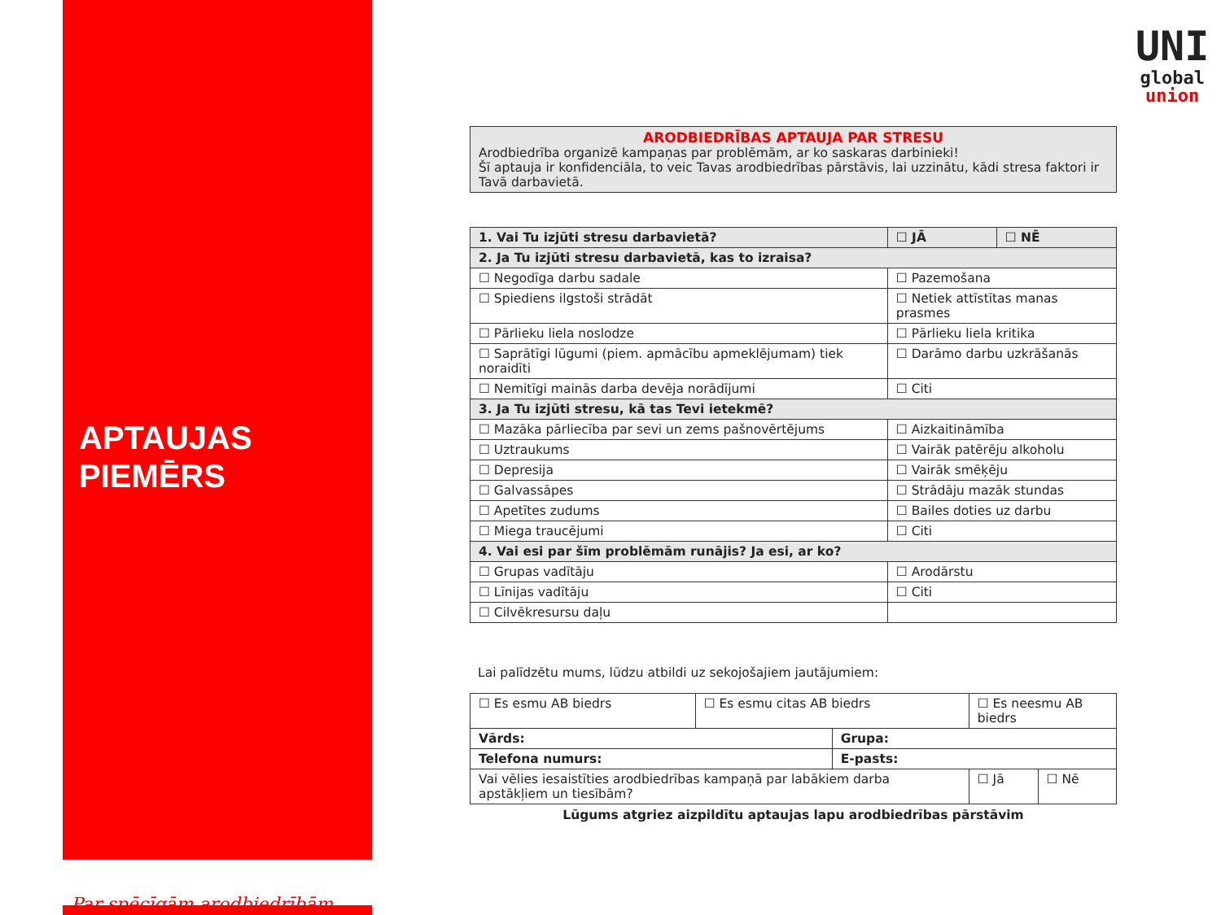APTAUJAS
PIEMĒRS
Par spēcīgām arodbiedrībām
UNI
global
union
ARODBIEDRĪBAS APTAUJA PAR STRESU
Arodbiedrība organizē kampaņas par problēmām, ar ko saskaras darbinieki!
Šī aptauja ir konfidenciāla, to veic Tavas arodbiedrības pārstāvis, lai uzzinātu, kādi stresa faktori ir Tavā darbavietā.
| 1. Vai Tu izjūti stresu darbavietā? | ☐ JĀ | ☐ NĒ |
| 2. Ja Tu izjūti stresu darbavietā, kas to izraisa? | | |
| ☐ Negodīga darbu sadale | ☐ Pazemošana | |
| ☐ Spiediens ilgstoši strādāt | ☐ Netiek attīstītas manas prasmes | |
| ☐ Pārlieku liela noslodze | ☐ Pārlieku liela kritika | |
| ☐ Saprātīgi lūgumi (piem. apmācību apmeklējumam) tiek noraidīti | ☐ Darāmo darbu uzkrāšanās | |
| ☐ Nemitīgi mainās darba devēja norādījumi | ☐ Citi | |
| 3. Ja Tu izjūti stresu, kā tas Tevi ietekmē? | | |
| ☐ Mazāka pārliecība par sevi un zems pašnovērtējums | ☐ Aizkaitināmība | |
| ☐ Uztraukums | ☐ Vairāk patērēju alkoholu | |
| ☐ Depresija | ☐ Vairāk smēķēju | |
| ☐ Galvassāpes | ☐ Strādāju mazāk stundas | |
| ☐ Apetītes zudums | ☐ Bailes doties uz darbu | |
| ☐ Miega traucējumi | ☐ Citi | |
| 4. Vai esi par šīm problēmām runājis? Ja esi, ar ko? | | |
| ☐ Grupas vadītāju | ☐ Arodārstu | |
| ☐ Līnijas vadītāju | ☐ Citi | |
| ☐ Cilvēkresursu daļu | | |
Lai palīdzētu mums, lūdzu atbildi uz sekojošajiem jautājumiem:
| ☐ Es esmu AB biedrs | ☐ Es esmu citas AB biedrs | | ☐ Es neesmu AB biedrs | |
| Vārds: | | Grupa: | | |
| Telefona numurs: | | E-pasts: | | |
| Vai vēlies iesaistīties arodbiedrības kampaņā par labākiem darba apstākļiem un tiesībām? | | | ☐ Jā | ☐ Nē |
Lūgums atgriez aizpildītu aptaujas lapu arodbiedrības pārstāvim